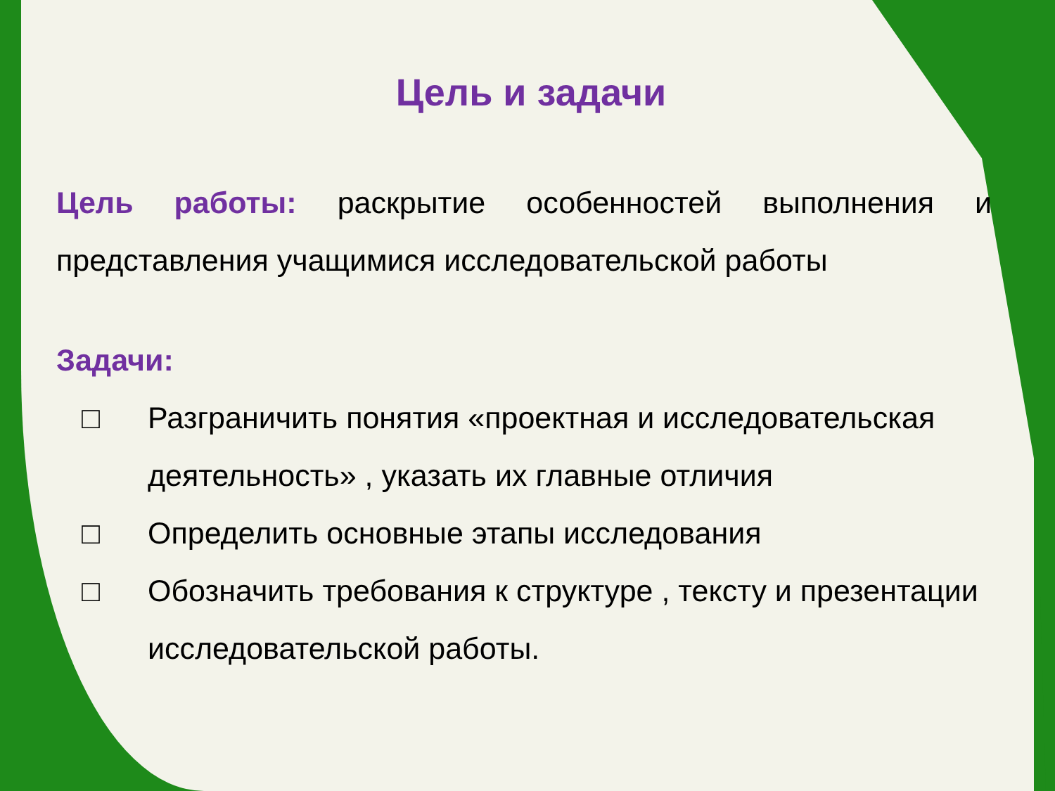Цель и задачи
Цель работы: раскрытие особенностей выполнения и представления учащимися исследовательской работы
Задачи:
□ Разграничить понятия «проектная и исследовательская деятельность» , указать их главные отличия
□ Определить основные этапы исследования
□ Обозначить требования к структуре , тексту и презентации исследовательской работы.